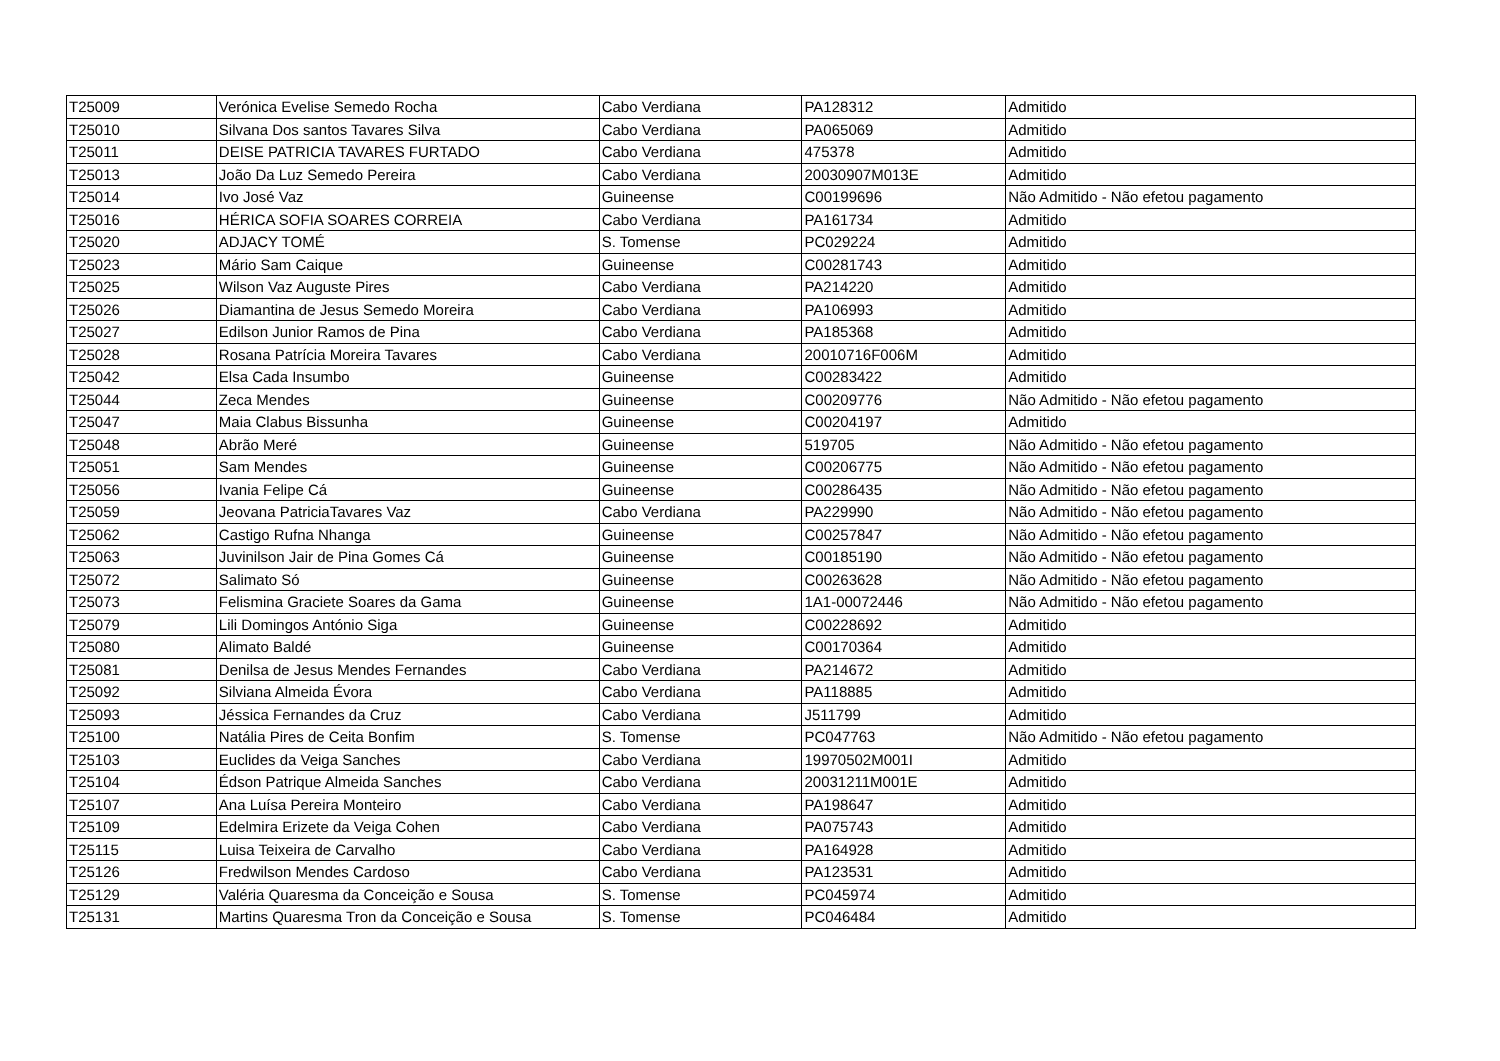| T25009 | Verónica Evelise Semedo Rocha | Cabo Verdiana | PA128312 | Admitido |
| T25010 | Silvana Dos santos Tavares Silva | Cabo Verdiana | PA065069 | Admitido |
| T25011 | DEISE PATRICIA TAVARES FURTADO | Cabo Verdiana | 475378 | Admitido |
| T25013 | João Da Luz Semedo Pereira | Cabo Verdiana | 20030907M013E | Admitido |
| T25014 | Ivo José Vaz | Guineense | C00199696 | Não Admitido - Não efetou pagamento |
| T25016 | HÉRICA SOFIA SOARES CORREIA | Cabo Verdiana | PA161734 | Admitido |
| T25020 | ADJACY TOMÉ | S. Tomense | PC029224 | Admitido |
| T25023 | Mário Sam Caique | Guineense | C00281743 | Admitido |
| T25025 | Wilson Vaz Auguste Pires | Cabo Verdiana | PA214220 | Admitido |
| T25026 | Diamantina de Jesus Semedo Moreira | Cabo Verdiana | PA106993 | Admitido |
| T25027 | Edilson Junior Ramos de Pina | Cabo Verdiana | PA185368 | Admitido |
| T25028 | Rosana Patrícia Moreira Tavares | Cabo Verdiana | 20010716F006M | Admitido |
| T25042 | Elsa Cada Insumbo | Guineense | C00283422 | Admitido |
| T25044 | Zeca Mendes | Guineense | C00209776 | Não Admitido - Não efetou pagamento |
| T25047 | Maia Clabus Bissunha | Guineense | C00204197 | Admitido |
| T25048 | Abrão Meré | Guineense | 519705 | Não Admitido - Não efetou pagamento |
| T25051 | Sam Mendes | Guineense | C00206775 | Não Admitido - Não efetou pagamento |
| T25056 | Ivania Felipe Cá | Guineense | C00286435 | Não Admitido - Não efetou pagamento |
| T25059 | Jeovana PatriciaTavares Vaz | Cabo Verdiana | PA229990 | Não Admitido - Não efetou pagamento |
| T25062 | Castigo Rufna Nhanga | Guineense | C00257847 | Não Admitido - Não efetou pagamento |
| T25063 | Juvinilson Jair de Pina Gomes Cá | Guineense | C00185190 | Não Admitido - Não efetou pagamento |
| T25072 | Salimato Só | Guineense | C00263628 | Não Admitido - Não efetou pagamento |
| T25073 | Felismina Graciete Soares da Gama | Guineense | 1A1-00072446 | Não Admitido - Não efetou pagamento |
| T25079 | Lili Domingos António Siga | Guineense | C00228692 | Admitido |
| T25080 | Alimato Baldé | Guineense | C00170364 | Admitido |
| T25081 | Denilsa de Jesus Mendes Fernandes | Cabo Verdiana | PA214672 | Admitido |
| T25092 | Silviana Almeida Évora | Cabo Verdiana | PA118885 | Admitido |
| T25093 | Jéssica Fernandes da Cruz | Cabo Verdiana | J511799 | Admitido |
| T25100 | Natália Pires de Ceita Bonfim | S. Tomense | PC047763 | Não Admitido - Não efetou pagamento |
| T25103 | Euclides da Veiga Sanches | Cabo Verdiana | 19970502M001I | Admitido |
| T25104 | Édson Patrique Almeida Sanches | Cabo Verdiana | 20031211M001E | Admitido |
| T25107 | Ana Luísa Pereira Monteiro | Cabo Verdiana | PA198647 | Admitido |
| T25109 | Edelmira Erizete da Veiga Cohen | Cabo Verdiana | PA075743 | Admitido |
| T25115 | Luisa Teixeira de Carvalho | Cabo Verdiana | PA164928 | Admitido |
| T25126 | Fredwilson Mendes Cardoso | Cabo Verdiana | PA123531 | Admitido |
| T25129 | Valéria Quaresma da Conceição e Sousa | S. Tomense | PC045974 | Admitido |
| T25131 | Martins Quaresma Tron da Conceição e Sousa | S. Tomense | PC046484 | Admitido |